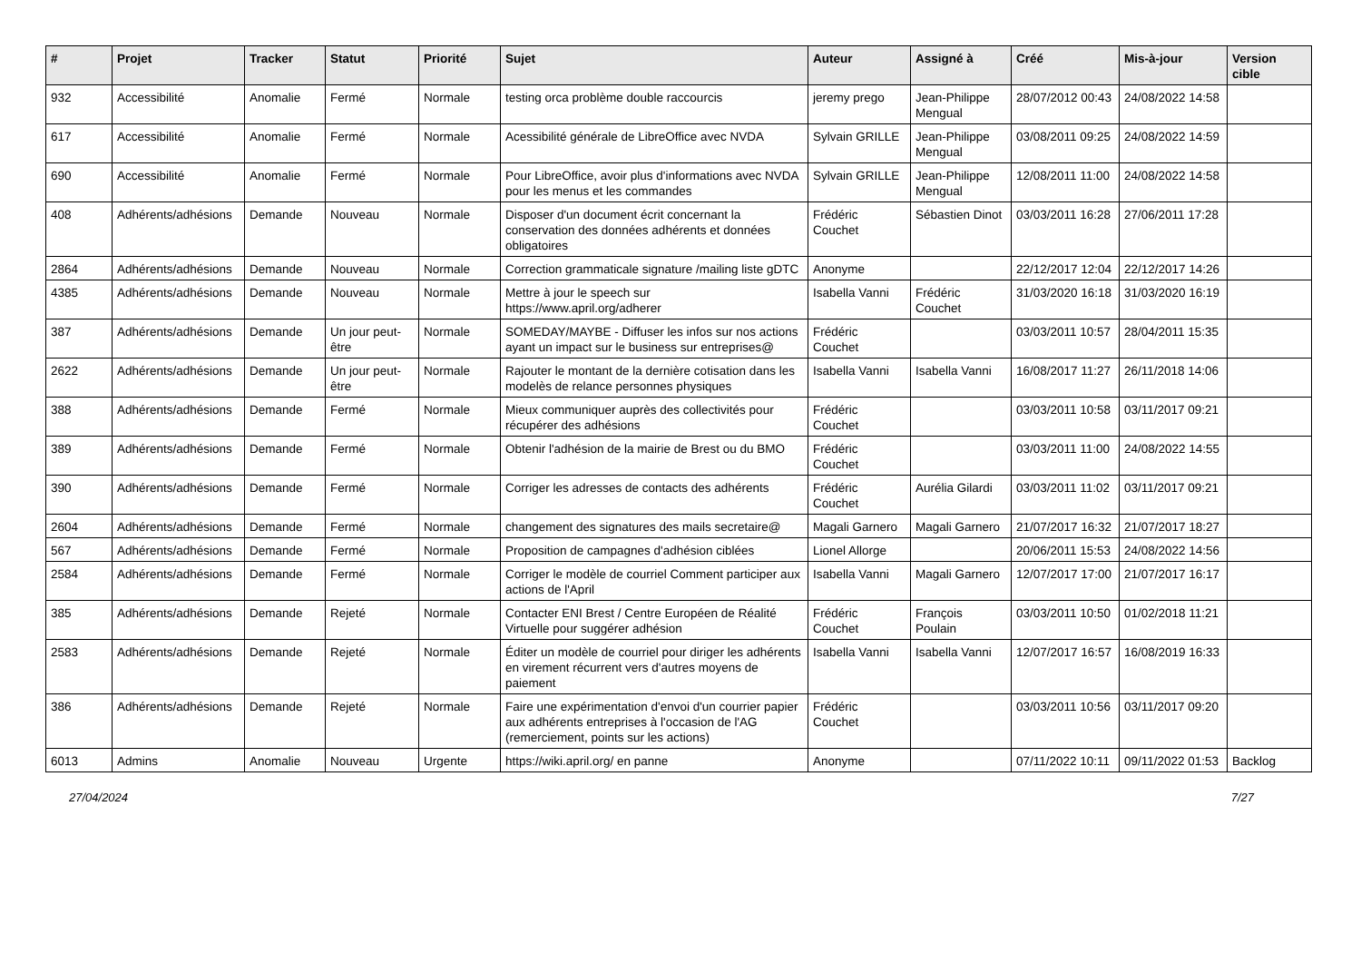| # | Projet | Tracker | Statut | Priorité | Sujet | Auteur | Assigné à | Créé | Mis-à-jour | Version cible |
| --- | --- | --- | --- | --- | --- | --- | --- | --- | --- | --- |
| 932 | Accessibilité | Anomalie | Fermé | Normale | testing orca problème double raccourcis | jeremy prego | Jean-Philippe Mengual | 28/07/2012 00:43 | 24/08/2022 14:58 | |
| 617 | Accessibilité | Anomalie | Fermé | Normale | Acessibilité générale de LibreOffice avec NVDA | Sylvain GRILLE | Jean-Philippe Mengual | 03/08/2011 09:25 | 24/08/2022 14:59 | |
| 690 | Accessibilité | Anomalie | Fermé | Normale | Pour LibreOffice, avoir plus d'informations avec NVDA pour les menus et les commandes | Sylvain GRILLE | Jean-Philippe Mengual | 12/08/2011 11:00 | 24/08/2022 14:58 | |
| 408 | Adhérents/adhésions | Demande | Nouveau | Normale | Disposer d'un document écrit concernant la conservation des données adhérents et données obligatoires | Frédéric Couchet | Sébastien Dinot | 03/03/2011 16:28 | 27/06/2011 17:28 | |
| 2864 | Adhérents/adhésions | Demande | Nouveau | Normale | Correction grammaticale signature /mailing liste gDTC | Anonyme | | 22/12/2017 12:04 | 22/12/2017 14:26 | |
| 4385 | Adhérents/adhésions | Demande | Nouveau | Normale | Mettre à jour le speech sur https://www.april.org/adherer | Isabella Vanni | Frédéric Couchet | 31/03/2020 16:18 | 31/03/2020 16:19 | |
| 387 | Adhérents/adhésions | Demande | Un jour peut-être | Normale | SOMEDAY/MAYBE - Diffuser les infos sur nos actions ayant un impact sur le business sur entreprises@ | Frédéric Couchet | | 03/03/2011 10:57 | 28/04/2011 15:35 | |
| 2622 | Adhérents/adhésions | Demande | Un jour peut-être | Normale | Rajouter le montant de la dernière cotisation dans les modelès de relance personnes physiques | Isabella Vanni | Isabella Vanni | 16/08/2017 11:27 | 26/11/2018 14:06 | |
| 388 | Adhérents/adhésions | Demande | Fermé | Normale | Mieux communiquer auprès des collectivités pour récupérer des adhésions | Frédéric Couchet | | 03/03/2011 10:58 | 03/11/2017 09:21 | |
| 389 | Adhérents/adhésions | Demande | Fermé | Normale | Obtenir l'adhésion de la mairie de Brest ou du BMO | Frédéric Couchet | | 03/03/2011 11:00 | 24/08/2022 14:55 | |
| 390 | Adhérents/adhésions | Demande | Fermé | Normale | Corriger les adresses de contacts des adhérents | Frédéric Couchet | Aurélia Gilardi | 03/03/2011 11:02 | 03/11/2017 09:21 | |
| 2604 | Adhérents/adhésions | Demande | Fermé | Normale | changement des signatures des mails secretaire@ | Magali Garnero | Magali Garnero | 21/07/2017 16:32 | 21/07/2017 18:27 | |
| 567 | Adhérents/adhésions | Demande | Fermé | Normale | Proposition de campagnes d'adhésion ciblées | Lionel Allorge | | 20/06/2011 15:53 | 24/08/2022 14:56 | |
| 2584 | Adhérents/adhésions | Demande | Fermé | Normale | Corriger le modèle de courriel Comment participer aux actions de l'April | Isabella Vanni | Magali Garnero | 12/07/2017 17:00 | 21/07/2017 16:17 | |
| 385 | Adhérents/adhésions | Demande | Rejeté | Normale | Contacter ENI Brest / Centre Européen de Réalité Virtuelle pour suggérer adhésion | Frédéric Couchet | François Poulain | 03/03/2011 10:50 | 01/02/2018 11:21 | |
| 2583 | Adhérents/adhésions | Demande | Rejeté | Normale | Éditer un modèle de courriel pour diriger les adhérents en virement récurrent vers d'autres moyens de paiement | Isabella Vanni | Isabella Vanni | 12/07/2017 16:57 | 16/08/2019 16:33 | |
| 386 | Adhérents/adhésions | Demande | Rejeté | Normale | Faire une expérimentation d'envoi d'un courrier papier aux adhérents entreprises à l'occasion de l'AG (remerciement, points sur les actions) | Frédéric Couchet | | 03/03/2011 10:56 | 03/11/2017 09:20 | |
| 6013 | Admins | Anomalie | Nouveau | Urgente | https://wiki.april.org/ en panne | Anonyme | | 07/11/2022 10:11 | 09/11/2022 01:53 | Backlog |
27/04/2024 7/27